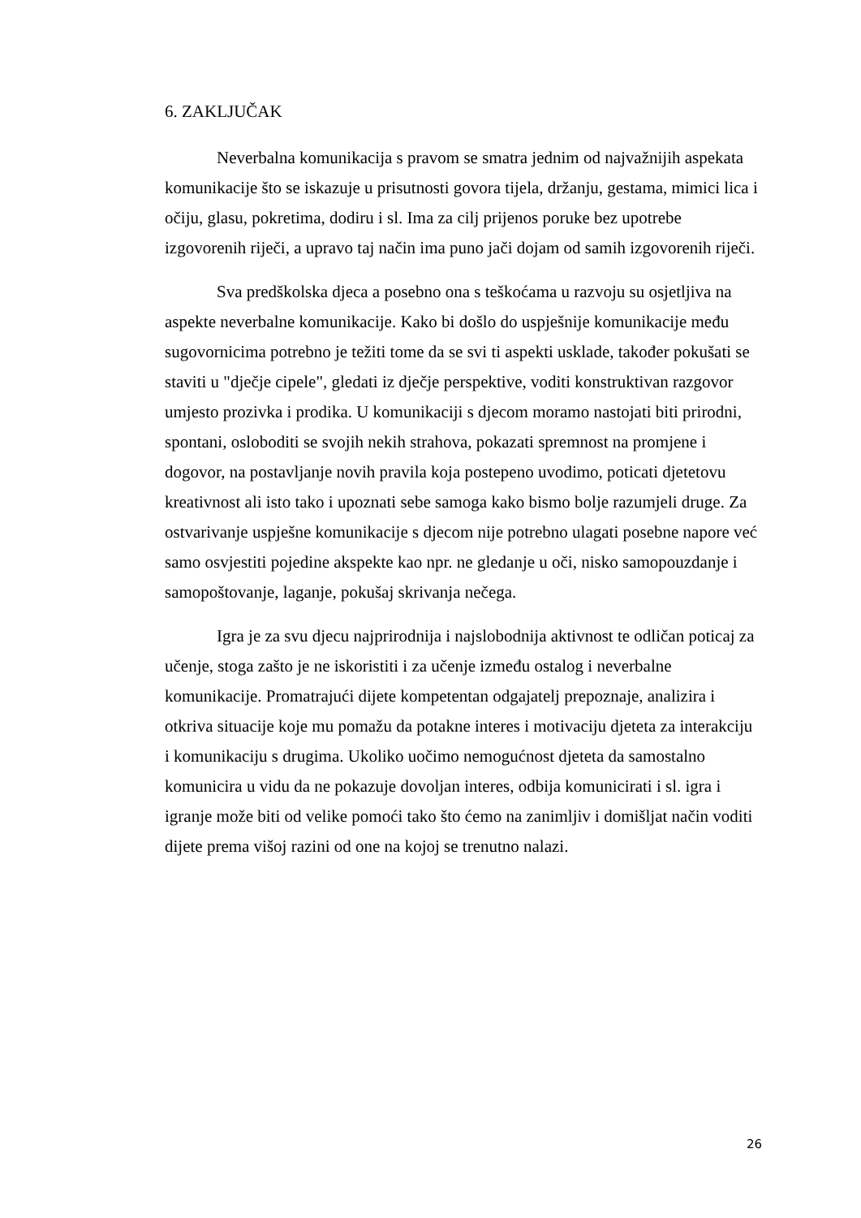6. ZAKLJUČAK
Neverbalna komunikacija s pravom se smatra jednim od najvažnijih aspekata komunikacije što se iskazuje u prisutnosti govora tijela, držanju, gestama, mimici lica i očiju, glasu, pokretima, dodiru i sl. Ima za cilj prijenos poruke bez upotrebe izgovorenih riječi, a upravo taj način ima puno jači dojam od samih izgovorenih riječi.
Sva predškolska djeca a posebno ona s teškoćama u razvoju su osjetljiva na aspekte neverbalne komunikacije. Kako bi došlo do uspješnije komunikacije među sugovornicima potrebno je težiti tome da se svi ti aspekti usklade, također pokušati se staviti u "dječje cipele", gledati iz dječje perspektive, voditi konstruktivan razgovor umjesto prozivka i prodika. U komunikaciji s djecom moramo nastojati biti prirodni, spontani, osloboditi se svojih nekih strahova, pokazati spremnost na promjene i dogovor, na postavljanje novih pravila koja postepeno uvodimo, poticati djetetovu kreativnost ali isto tako i upoznati sebe samoga kako bismo bolje razumjeli druge. Za ostvarivanje uspješne komunikacije s djecom nije potrebno ulagati posebne napore već samo osvjestiti pojedine akspekte kao npr. ne gledanje u oči, nisko samopouzdanje i samopoštovanje, laganje, pokušaj skrivanja nečega.
Igra je za svu djecu najprirodnija i najslobodnija aktivnost te odličan poticaj za učenje, stoga zašto je ne iskoristiti i za učenje između ostalog i neverbalne komunikacije. Promatrajući dijete kompetentan odgajatelj prepoznaje, analizira i otkriva situacije koje mu pomažu da potakne interes i motivaciju djeteta za interakciju i komunikaciju s drugima. Ukoliko uočimo nemogućnost djeteta da samostalno komunicira u vidu da ne pokazuje dovoljan interes, odbija komunicirati i sl. igra i igranje može biti od velike pomoći tako što ćemo na zanimljiv i domišljat način voditi dijete prema višoj razini od one na kojoj se trenutno nalazi.
26